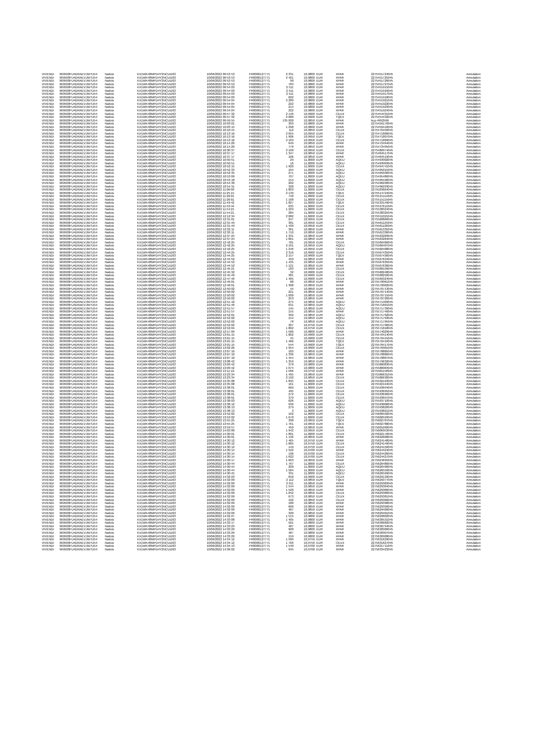| VIVENDI | 969500FU4DRAEVJW7U54 | Natixis | KX1WK48MPD4Y2NCUIZ63 | 10/06/2022 09:53:53 | FR0000127771 | 2 331 | 10,9800 | EUR | XPAR | 2275451724045 | Annulation |
| VIVENDI | 969500FU4DRAEVJW7U54 | Natixis | KX1WK48MPD4Y2NCUIZ63 | 10/06/2022 09:53:53 | FR0000127771 | 2 421 | 10,9800 | EUR | XPAR | 2275451725045 | Annulation |
| VIVENDI | 969500FU4DRAEVJW7U54 | Natixis | KX1WK48MPD4Y2NCUIZ63 | 10/06/2022 09:53:53 | FR0000127771 | 90 | 10,9800 | EUR | XPAR | 2275451726045 | Annulation |
| VIVENDI | 969500FU4DRAEVJW7U54 | Natixis | KX1WK48MPD4Y2NCUIZ63 | 10/06/2022 09:53:53 | FR0000127771 | 783 | 10,9800 | EUR | XPAR | 2275451727045 | Annulation |
| VIVENDI | 969500FU4DRAEVJW7U54 | Natixis | KX1WK48MPD4Y2NCUIZ63 | 10/06/2022 09:54:03 | FR0000127771 | 2 511 | 10,9800 | EUR | XPAR | 2275451915045 | Annulation |
| VIVENDI | 969500FU4DRAEVJW7U54 | Natixis | KX1WK48MPD4Y2NCUIZ63 | 10/06/2022 09:54:03 | FR0000127771 | 2 511 | 10,9800 | EUR | XPAR | 2275451916045 | Annulation |
| VIVENDI | 969500FU4DRAEVJW7U54 | Natixis | KX1WK48MPD4Y2NCUIZ63 | 10/06/2022 09:54:03 | FR0000127771 | 2 511 | 10,9800 | EUR | XPAR | 2275451917045 | Annulation |
| VIVENDI | 969500FU4DRAEVJW7U54 | Natixis | KX1WK48MPD4Y2NCUIZ63 | 10/06/2022 09:54:03 | FR0000127771 | 602 | 10,9800 | EUR | XPAR | 2275451918045 | Annulation |
| VIVENDI | 969500FU4DRAEVJW7U54 | Natixis | KX1WK48MPD4Y2NCUIZ63 | 10/06/2022 09:54:04 | FR0000127771 | 2 289 | 10,9800 | EUR | XPAR | 2275451921045 | Annulation |
| VIVENDI | 969500FU4DRAEVJW7U54 | Natixis | KX1WK48MPD4Y2NCUIZ63 | 10/06/2022 09:54:04 | FR0000127771 | 222 | 10,9800 | EUR | XPAR | 2275451922045 | Annulation |
| VIVENDI | 969500FU4DRAEVJW7U54 | Natixis | KX1WK48MPD4Y2NCUIZ63 | 10/06/2022 09:54:04 | FR0000127771 | 214 | 10,9800 | EUR | XPAR | 2275451923045 | Annulation |
| VIVENDI | 969500FU4DRAEVJW7U54 | Natixis | KX1WK48MPD4Y2NCUIZ63 | 10/06/2022 09:54:04 | FR0000127771 | 222 | 10,9800 | EUR | XPAR | 2275451924045 | Annulation |
| VIVENDI | 969500FU4DRAEVJW7U54 | Natixis | KX1WK48MPD4Y2NCUIZ63 | 10/06/2022 09:57:32 | FR0000127771 | 2 146 | 10,9900 | EUR | CEUX | 2275454431045 | Annulation |
| VIVENDI | 969500FU4DRAEVJW7U54 | Natixis | KX1WK48MPD4Y2NCUIZ63 | 10/06/2022 09:57:32 | FR0000127771 | 2 080 | 10,9900 | EUR | TQEX | 2275454432045 | Annulation |
| VIVENDI | 969500FU4DRAEVJW7U54 | Natixis | KX1WK48MPD4Y2NCUIZ63 | 10/06/2022 09:59:55 | FR0000127771 | 135 000 | 10,9850 | EUR | XPAR | buy-4992596 | Annulation |
| VIVENDI | 969500FU4DRAEVJW7U54 | Natixis | KX1WK48MPD4Y2NCUIZ63 | 10/06/2022 10:03:01 | FR0000127771 | 303 | 10,9800 | EUR | XPAR | 2275459170045 | Annulation |
| VIVENDI | 969500FU4DRAEVJW7U54 | Natixis | KX1WK48MPD4Y2NCUIZ63 | 10/06/2022 10:03:15 | FR0000127771 | 1 298 | 10,9800 | EUR | XPAR | 2275459410045 | Annulation |
| VIVENDI | 969500FU4DRAEVJW7U54 | Natixis | KX1WK48MPD4Y2NCUIZ63 | 10/06/2022 10:10:44 | FR0000127771 | 112 | 10,9850 | EUR | CEUX | 2275470456045 | Annulation |
| VIVENDI | 969500FU4DRAEVJW7U54 | Natixis | KX1WK48MPD4Y2NCUIZ63 | 10/06/2022 10:13:16 | FR0000127771 | 2 055 | 10,9950 | EUR | CEUX | 2275471806045 | Annulation |
| VIVENDI | 969500FU4DRAEVJW7U54 | Natixis | KX1WK48MPD4Y2NCUIZ63 | 10/06/2022 10:13:16 | FR0000127771 | 1 906 | 10,9950 | EUR | TQEX | 2275471807045 | Annulation |
| VIVENDI | 969500FU4DRAEVJW7U54 | Natixis | KX1WK48MPD4Y2NCUIZ63 | 10/06/2022 10:13:16 | FR0000127771 | 2 163 | 10,9950 | EUR | CEUX | 2275471809045 | Annulation |
| VIVENDI | 969500FU4DRAEVJW7U54 | Natixis | KX1WK48MPD4Y2NCUIZ63 | 10/06/2022 10:14:20 | FR0000127771 | 649 | 10,9850 | EUR | XPAR | 2275472494045 | Annulation |
| VIVENDI | 969500FU4DRAEVJW7U54 | Natixis | KX1WK48MPD4Y2NCUIZ63 | 10/06/2022 10:14:20 | FR0000127771 | 776 | 10,9850 | EUR | XPAR | 2275472495045 | Annulation |
| VIVENDI | 969500FU4DRAEVJW7U54 | Natixis | KX1WK48MPD4Y2NCUIZ63 | 10/06/2022 10:30:37 | FR0000127771 | 2 100 | 10,9950 | EUR | CEUX | 2275480974045 | Annulation |
| VIVENDI | 969500FU4DRAEVJW7U54 | Natixis | KX1WK48MPD4Y2NCUIZ63 | 10/06/2022 10:37:17 | FR0000127771 | 1 347 | 10,9850 | EUR | XPAR | 2275484517045 | Annulation |
| VIVENDI | 969500FU4DRAEVJW7U54 | Natixis | KX1WK48MPD4Y2NCUIZ63 | 10/06/2022 10:37:17 | FR0000127771 | 106 | 10,9850 | EUR | XPAR | 2275484519045 | Annulation |
| VIVENDI | 969500FU4DRAEVJW7U54 | Natixis | KX1WK48MPD4Y2NCUIZ63 | 10/06/2022 10:50:51 | FR0000127771 | 29 | 11,0000 | EUR | AQEU | 2275493902045 | Annulation |
| VIVENDI | 969500FU4DRAEVJW7U54 | Natixis | KX1WK48MPD4Y2NCUIZ63 | 10/06/2022 10:50:51 | FR0000127771 | 16 | 11,0000 | EUR | AQEU | 2275493903045 | Annulation |
| VIVENDI | 969500FU4DRAEVJW7U54 | Natixis | KX1WK48MPD4Y2NCUIZ63 | 10/06/2022 10:52:15 | FR0000127771 | 1 920 | 11,0000 | EUR | CEUX | 2275494741045 | Annulation |
| VIVENDI | 969500FU4DRAEVJW7U54 | Natixis | KX1WK48MPD4Y2NCUIZ63 | 10/06/2022 10:52:33 | FR0000127771 | 164 | 11,0000 | EUR | AQEU | 2275495015045 | Annulation |
| VIVENDI | 969500FU4DRAEVJW7U54 | Natixis | KX1WK48MPD4Y2NCUIZ63 | 10/06/2022 10:52:35 | FR0000127771 | 271 | 11,0000 | EUR | AQEU | 2275495030045 | Annulation |
| VIVENDI | 969500FU4DRAEVJW7U54 | Natixis | KX1WK48MPD4Y2NCUIZ63 | 10/06/2022 10:53:09 | FR0000127771 | 707 | 11,0000 | EUR | AQEU | 2275495486045 | Annulation |
| VIVENDI | 969500FU4DRAEVJW7U54 | Natixis | KX1WK48MPD4Y2NCUIZ63 | 10/06/2022 10:53:18 | FR0000127771 | 154 | 11,0000 | EUR | AQEU | 2275495596045 | Annulation |
| VIVENDI | 969500FU4DRAEVJW7U54 | Natixis | KX1WK48MPD4Y2NCUIZ63 | 10/06/2022 10:54:30 | FR0000127771 | 202 | 11,0000 | EUR | AQEU | 2275496290045 | Annulation |
| VIVENDI | 969500FU4DRAEVJW7U54 | Natixis | KX1WK48MPD4Y2NCUIZ63 | 10/06/2022 10:54:31 | FR0000127771 | 328 | 11,0000 | EUR | AQEU | 2275496293045 | Annulation |
| VIVENDI | 969500FU4DRAEVJW7U54 | Natixis | KX1WK48MPD4Y2NCUIZ63 | 10/06/2022 11:06:09 | FR0000127771 | 1 803 | 11,0000 | EUR | CEUX | 2275503664045 | Annulation |
| VIVENDI | 969500FU4DRAEVJW7U54 | Natixis | KX1WK48MPD4Y2NCUIZ63 | 10/06/2022 11:25:15 | FR0000127771 | 2 139 | 11,0000 | EUR | TQEX | 2275514724045 | Annulation |
| VIVENDI | 969500FU4DRAEVJW7U54 | Natixis | KX1WK48MPD4Y2NCUIZ63 | 10/06/2022 11:26:01 | FR0000127771 | 740 | 11,0000 | EUR | CEUX | 2275515114045 | Annulation |
| VIVENDI | 969500FU4DRAEVJW7U54 | Natixis | KX1WK48MPD4Y2NCUIZ63 | 10/06/2022 11:26:01 | FR0000127771 | 1 168 | 11,0000 | EUR | CEUX | 2275515115045 | Annulation |
| VIVENDI | 969500FU4DRAEVJW7U54 | Natixis | KX1WK48MPD4Y2NCUIZ63 | 10/06/2022 11:49:42 | FR0000127771 | 1 827 | 11,0000 | EUR | TQEX | 2275533149045 | Annulation |
| VIVENDI | 969500FU4DRAEVJW7U54 | Natixis | KX1WK48MPD4Y2NCUIZ63 | 10/06/2022 11:53:44 | FR0000127771 | 635 | 11,0000 | EUR | CEUX | 2275537611045 | Annulation |
| VIVENDI | 969500FU4DRAEVJW7U54 | Natixis | KX1WK48MPD4Y2NCUIZ63 | 10/06/2022 11:54:21 | FR0000127771 | 1 223 | 11,0000 | EUR | CEUX | 2275538324045 | Annulation |
| VIVENDI | 969500FU4DRAEVJW7U54 | Natixis | KX1WK48MPD4Y2NCUIZ63 | 10/06/2022 11:54:21 | FR0000127771 | 284 | 11,0000 | EUR | CEUX | 2275538325045 | Annulation |
| VIVENDI | 969500FU4DRAEVJW7U54 | Natixis | KX1WK48MPD4Y2NCUIZ63 | 10/06/2022 12:12:34 | FR0000127771 | 2 082 | 11,0000 | EUR | CEUX | 2275551021045 | Annulation |
| VIVENDI | 969500FU4DRAEVJW7U54 | Natixis | KX1WK48MPD4Y2NCUIZ63 | 10/06/2022 12:31:01 | FR0000127771 | 247 | 10,9950 | EUR | CEUX | 2275560860045 | Annulation |
| VIVENDI | 969500FU4DRAEVJW7U54 | Natixis | KX1WK48MPD4Y2NCUIZ63 | 10/06/2022 12:31:49 | FR0000127771 | 381 | 10,9950 | EUR | CEUX | 2275561125045 | Annulation |
| VIVENDI | 969500FU4DRAEVJW7U54 | Natixis | KX1WK48MPD4Y2NCUIZ63 | 10/06/2022 12:31:49 | FR0000127771 | 1 430 | 10,9950 | EUR | CEUX | 2275561126045 | Annulation |
| VIVENDI | 969500FU4DRAEVJW7U54 | Natixis | KX1WK48MPD4Y2NCUIZ63 | 10/06/2022 12:32:11 | FR0000127771 | 361 | 10,9850 | EUR | XPAR | 2275561335045 | Annulation |
| VIVENDI | 969500FU4DRAEVJW7U54 | Natixis | KX1WK48MPD4Y2NCUIZ63 | 10/06/2022 12:32:11 | FR0000127771 | 1 710 | 10,9850 | EUR | XPAR | 2275561336045 | Annulation |
| VIVENDI | 969500FU4DRAEVJW7U54 | Natixis | KX1WK48MPD4Y2NCUIZ63 | 10/06/2022 12:37:24 | FR0000127771 | 1 331 | 10,9850 | EUR | XPAR | 2275563283045 | Annulation |
| VIVENDI | 969500FU4DRAEVJW7U54 | Natixis | KX1WK48MPD4Y2NCUIZ63 | 10/06/2022 12:37:24 | FR0000127771 | 1 861 | 10,9850 | EUR | XPAR | 2275563284045 | Annulation |
| VIVENDI | 969500FU4DRAEVJW7U54 | Natixis | KX1WK48MPD4Y2NCUIZ63 | 10/06/2022 12:42:25 | FR0000127771 | 781 | 10,9950 | EUR | CEUX | 2275566406045 | Annulation |
| VIVENDI | 969500FU4DRAEVJW7U54 | Natixis | KX1WK48MPD4Y2NCUIZ63 | 10/06/2022 12:42:25 | FR0000127771 | 2 101 | 10,9950 | EUR | AQEU | 2275566407045 | Annulation |
| VIVENDI | 969500FU4DRAEVJW7U54 | Natixis | KX1WK48MPD4Y2NCUIZ63 | 10/06/2022 12:42:25 | FR0000127771 | 1 246 | 10,9950 | EUR | CEUX | 2275566408045 | Annulation |
| VIVENDI | 969500FU4DRAEVJW7U54 | Natixis | KX1WK48MPD4Y2NCUIZ63 | 10/06/2022 12:44:25 | FR0000127771 | 2 316 | 10,9900 | EUR | CEUX | 2275567435045 | Annulation |
| VIVENDI | 969500FU4DRAEVJW7U54 | Natixis | KX1WK48MPD4Y2NCUIZ63 | 10/06/2022 12:44:25 | FR0000127771 | 2 157 | 10,9900 | EUR | TQEX | 2275567436045 | Annulation |
| VIVENDI | 969500FU4DRAEVJW7U54 | Natixis | KX1WK48MPD4Y2NCUIZ63 | 10/06/2022 12:44:52 | FR0000127771 | 459 | 10,9850 | EUR | XPAR | 2275567634045 | Annulation |
| VIVENDI | 969500FU4DRAEVJW7U54 | Natixis | KX1WK48MPD4Y2NCUIZ63 | 10/06/2022 12:44:52 | FR0000127771 | 1 435 | 10,9850 | EUR | XPAR | 2275567635045 | Annulation |
| VIVENDI | 969500FU4DRAEVJW7U54 | Natixis | KX1WK48MPD4Y2NCUIZ63 | 10/06/2022 12:44:52 | FR0000127771 | 1 121 | 10,9850 | EUR | XPAR | 2275567636045 | Annulation |
| VIVENDI | 969500FU4DRAEVJW7U54 | Natixis | KX1WK48MPD4Y2NCUIZ63 | 10/06/2022 12:45:21 | FR0000127771 | 183 | 10,9900 | EUR | CEUX | 2275568199045 | Annulation |
| VIVENDI | 969500FU4DRAEVJW7U54 | Natixis | KX1WK48MPD4Y2NCUIZ63 | 10/06/2022 12:45:32 | FR0000127771 | 32 | 10,9900 | EUR | CEUX | 2275568248045 | Annulation |
| VIVENDI | 969500FU4DRAEVJW7U54 | Natixis | KX1WK48MPD4Y2NCUIZ63 | 10/06/2022 12:45:40 | FR0000127771 | 381 | 10,9900 | EUR | CEUX | 2275568292045 | Annulation |
| VIVENDI | 969500FU4DRAEVJW7U54 | Natixis | KX1WK48MPD4Y2NCUIZ63 | 10/06/2022 12:47:46 | FR0000127771 | 1 405 | 10,9900 | EUR | CEUX | 2275569324045 | Annulation |
| VIVENDI | 969500FU4DRAEVJW7U54 | Natixis | KX1WK48MPD4Y2NCUIZ63 | 10/06/2022 12:49:01 | FR0000127771 | 88 | 10,9850 | EUR | XPAR | 2275570061045 | Annulation |
| VIVENDI | 969500FU4DRAEVJW7U54 | Natixis | KX1WK48MPD4Y2NCUIZ63 | 10/06/2022 12:49:01 | FR0000127771 | 1 308 | 10,9850 | EUR | XPAR | 2275570062045 | Annulation |
| VIVENDI | 969500FU4DRAEVJW7U54 | Natixis | KX1WK48MPD4Y2NCUIZ63 | 10/06/2022 12:50:02 | FR0000127771 | 45 | 10,9850 | EUR | XPAR | 2275570713045 | Annulation |
| VIVENDI | 969500FU4DRAEVJW7U54 | Natixis | KX1WK48MPD4Y2NCUIZ63 | 10/06/2022 12:50:02 | FR0000127771 | 221 | 10,9850 | EUR | XPAR | 2275570714045 | Annulation |
| VIVENDI | 969500FU4DRAEVJW7U54 | Natixis | KX1WK48MPD4Y2NCUIZ63 | 10/06/2022 12:50:02 | FR0000127771 | 1 000 | 10,9850 | EUR | XPAR | 2275570715045 | Annulation |
| VIVENDI | 969500FU4DRAEVJW7U54 | Natixis | KX1WK48MPD4Y2NCUIZ63 | 10/06/2022 12:50:02 | FR0000127771 | 253 | 10,9850 | EUR | XPAR | 2275570726045 | Annulation |
| VIVENDI | 969500FU4DRAEVJW7U54 | Natixis | KX1WK48MPD4Y2NCUIZ63 | 10/06/2022 12:51:10 | FR0000127771 | 275 | 10,9850 | EUR | AQEU | 2275571469045 | Annulation |
| VIVENDI | 969500FU4DRAEVJW7U54 | Natixis | KX1WK48MPD4Y2NCUIZ63 | 10/06/2022 12:51:46 | FR0000127771 | 631 | 10,9850 | EUR | AQEU | 2275571661045 | Annulation |
| VIVENDI | 969500FU4DRAEVJW7U54 | Natixis | KX1WK48MPD4Y2NCUIZ63 | 10/06/2022 12:51:57 | FR0000127771 | 145 | 10,9850 | EUR | AQEU | 2275571739045 | Annulation |
| VIVENDI | 969500FU4DRAEVJW7U54 | Natixis | KX1WK48MPD4Y2NCUIZ63 | 10/06/2022 12:51:57 | FR0000127771 | 155 | 10,9850 | EUR | XPAR | 2275571740045 | Annulation |
| VIVENDI | 969500FU4DRAEVJW7U54 | Natixis | KX1WK48MPD4Y2NCUIZ63 | 10/06/2022 12:52:01 | FR0000127771 | 392 | 10,9850 | EUR | AQEU | 2275571792045 | Annulation |
| VIVENDI | 969500FU4DRAEVJW7U54 | Natixis | KX1WK48MPD4Y2NCUIZ63 | 10/06/2022 12:52:02 | FR0000127771 | 154 | 10,9850 | EUR | AQEU | 2275571793045 | Annulation |
| VIVENDI | 969500FU4DRAEVJW7U54 | Natixis | KX1WK48MPD4Y2NCUIZ63 | 10/06/2022 12:52:02 | FR0000127771 | 78 | 10,9850 | EUR | AQEU | 2275571795045 | Annulation |
| VIVENDI | 969500FU4DRAEVJW7U54 | Natixis | KX1WK48MPD4Y2NCUIZ63 | 10/06/2022 12:52:02 | FR0000127771 | 307 | 10,9750 | EUR | CEUX | 2275571796045 | Annulation |
| VIVENDI | 969500FU4DRAEVJW7U54 | Natixis | KX1WK48MPD4Y2NCUIZ63 | 10/06/2022 12:52:04 | FR0000127771 | 1 862 | 10,9750 | EUR | CEUX | 2275571818045 | Annulation |
| VIVENDI | 969500FU4DRAEVJW7U54 | Natixis | KX1WK48MPD4Y2NCUIZ63 | 10/06/2022 12:57:09 | FR0000127771 | 1 586 | 10,9800 | EUR | XPAR | 2275574029045 | Annulation |
| VIVENDI | 969500FU4DRAEVJW7U54 | Natixis | KX1WK48MPD4Y2NCUIZ63 | 10/06/2022 13:01:15 | FR0000127771 | 1 802 | 10,9900 | EUR | CEUX | 2275576414045 | Annulation |
| VIVENDI | 969500FU4DRAEVJW7U54 | Natixis | KX1WK48MPD4Y2NCUIZ63 | 10/06/2022 13:01:15 | FR0000127771 | 45 | 10,9900 | EUR | CEUX | 2275576415045 | Annulation |
| VIVENDI | 969500FU4DRAEVJW7U54 | Natixis | KX1WK48MPD4Y2NCUIZ63 | 10/06/2022 13:01:15 | FR0000127771 | 1 466 | 10,9900 | EUR | TQEX | 2275576416045 | Annulation |
| VIVENDI | 969500FU4DRAEVJW7U54 | Natixis | KX1WK48MPD4Y2NCUIZ63 | 10/06/2022 13:01:15 | FR0000127771 | 544 | 10,9900 | EUR | TQEX | 2275576417045 | Annulation |
| VIVENDI | 969500FU4DRAEVJW7U54 | Natixis | KX1WK48MPD4Y2NCUIZ63 | 10/06/2022 13:02:26 | FR0000127771 | 1 954 | 10,9900 | EUR | CEUX | 2275576901045 | Annulation |
| VIVENDI | 969500FU4DRAEVJW7U54 | Natixis | KX1WK48MPD4Y2NCUIZ63 | 10/06/2022 13:07:10 | FR0000127771 | 183 | 10,9850 | EUR | XPAR | 2275578885045 | Annulation |
| VIVENDI | 969500FU4DRAEVJW7U54 | Natixis | KX1WK48MPD4Y2NCUIZ63 | 10/06/2022 13:07:10 | FR0000127771 | 1 336 | 10,9850 | EUR | XPAR | 2275578886045 | Annulation |
| VIVENDI | 969500FU4DRAEVJW7U54 | Natixis | KX1WK48MPD4Y2NCUIZ63 | 10/06/2022 13:07:10 | FR0000127771 | 1 454 | 10,9850 | EUR | XPAR | 2275578887045 | Annulation |
| VIVENDI | 969500FU4DRAEVJW7U54 | Natixis | KX1WK48MPD4Y2NCUIZ63 | 10/06/2022 13:08:42 | FR0000127771 | 1 359 | 10,9850 | EUR | XPAR | 2275579632045 | Annulation |
| VIVENDI | 969500FU4DRAEVJW7U54 | Natixis | KX1WK48MPD4Y2NCUIZ63 | 10/06/2022 13:09:42 | FR0000127771 | 370 | 10,9800 | EUR | XPAR | 2275580083045 | Annulation |
| VIVENDI | 969500FU4DRAEVJW7U54 | Natixis | KX1WK48MPD4Y2NCUIZ63 | 10/06/2022 13:09:42 | FR0000127771 | 1 074 | 10,9800 | EUR | XPAR | 2275580084045 | Annulation |
| VIVENDI | 969500FU4DRAEVJW7U54 | Natixis | KX1WK48MPD4Y2NCUIZ63 | 10/06/2022 13:11:16 | FR0000127771 | 1 566 | 10,9750 | EUR | XPAR | 2275581158045 | Annulation |
| VIVENDI | 969500FU4DRAEVJW7U54 | Natixis | KX1WK48MPD4Y2NCUIZ63 | 10/06/2022 13:23:34 | FR0000127771 | 1 495 | 10,9850 | EUR | XPAR | 2275586631045 | Annulation |
| VIVENDI | 969500FU4DRAEVJW7U54 | Natixis | KX1WK48MPD4Y2NCUIZ63 | 10/06/2022 13:23:34 | FR0000127771 | 2 192 | 10,9850 | EUR | CEUX | 2275586630045 | Annulation |
| VIVENDI | 969500FU4DRAEVJW7U54 | Natixis | KX1WK48MPD4Y2NCUIZ63 | 10/06/2022 13:35:08 | FR0000127771 | 1 835 | 11,0000 | EUR | CEUX | 2275592193045 | Annulation |
| VIVENDI | 969500FU4DRAEVJW7U54 | Natixis | KX1WK48MPD4Y2NCUIZ63 | 10/06/2022 13:35:08 | FR0000127771 | 161 | 11,0000 | EUR | CEUX | 2275592194045 | Annulation |
| VIVENDI | 969500FU4DRAEVJW7U54 | Natixis | KX1WK48MPD4Y2NCUIZ63 | 10/06/2022 13:38:01 | FR0000127771 | 669 | 11,0000 | EUR | CEUX | 2275593694045 | Annulation |
| VIVENDI | 969500FU4DRAEVJW7U54 | Natixis | KX1WK48MPD4Y2NCUIZ63 | 10/06/2022 13:38:01 | FR0000127771 | 495 | 11,0000 | EUR | CEUX | 2275593695045 | Annulation |
| VIVENDI | 969500FU4DRAEVJW7U54 | Natixis | KX1WK48MPD4Y2NCUIZ63 | 10/06/2022 13:38:01 | FR0000127771 | 272 | 11,0000 | EUR | CEUX | 2275593696045 | Annulation |
| VIVENDI | 969500FU4DRAEVJW7U54 | Natixis | KX1WK48MPD4Y2NCUIZ63 | 10/06/2022 13:38:01 | FR0000127771 | 370 | 11,0000 | EUR | CEUX | 2275593697045 | Annulation |
| VIVENDI | 969500FU4DRAEVJW7U54 | Natixis | KX1WK48MPD4Y2NCUIZ63 | 10/06/2022 13:38:03 | FR0000127771 | 626 | 11,0000 | EUR | AQEU | 2275593710045 | Annulation |
| VIVENDI | 969500FU4DRAEVJW7U54 | Natixis | KX1WK48MPD4Y2NCUIZ63 | 10/06/2022 13:38:12 | FR0000127771 | 936 | 11,0000 | EUR | AQEU | 2275593808045 | Annulation |
| VIVENDI | 969500FU4DRAEVJW7U54 | Natixis | KX1WK48MPD4Y2NCUIZ63 | 10/06/2022 13:38:13 | FR0000127771 | 279 | 11,0000 | EUR | AQEU | 2275593820045 | Annulation |
| VIVENDI | 969500FU4DRAEVJW7U54 | Natixis | KX1WK48MPD4Y2NCUIZ63 | 10/06/2022 13:38:13 | FR0000127771 | 3 | 11,0000 | EUR | AQEU | 2275593821045 | Annulation |
| VIVENDI | 969500FU4DRAEVJW7U54 | Natixis | KX1WK48MPD4Y2NCUIZ63 | 10/06/2022 13:52:02 | FR0000127771 | 102 | 11,0000 | EUR | CEUX | 2275600592045 | Annulation |
| VIVENDI | 969500FU4DRAEVJW7U54 | Natixis | KX1WK48MPD4Y2NCUIZ63 | 10/06/2022 13:52:02 | FR0000127771 | 1 670 | 11,0000 | EUR | CEUX | 2275600593045 | Annulation |
| VIVENDI | 969500FU4DRAEVJW7U54 | Natixis | KX1WK48MPD4Y2NCUIZ63 | 10/06/2022 13:55:25 | FR0000127771 | 398 | 10,9950 | EUR | TQEX | 2275602787045 | Annulation |
| VIVENDI | 969500FU4DRAEVJW7U54 | Natixis | KX1WK48MPD4Y2NCUIZ63 | 10/06/2022 13:55:25 | FR0000127771 | 1 761 | 10,9950 | EUR | TQEX | 2275602788045 | Annulation |
| VIVENDI | 969500FU4DRAEVJW7U54 | Natixis | KX1WK48MPD4Y2NCUIZ63 | 10/06/2022 13:59:57 | FR0000127771 | 450 | 10,9850 | EUR | XPAR | 2275605260045 | Annulation |
| VIVENDI | 969500FU4DRAEVJW7U54 | Natixis | KX1WK48MPD4Y2NCUIZ63 | 10/06/2022 14:03:00 | FR0000127771 | 1 942 | 10,9950 | EUR | CEUX | 2275606953045 | Annulation |
| VIVENDI | 969500FU4DRAEVJW7U54 | Natixis | KX1WK48MPD4Y2NCUIZ63 | 10/06/2022 14:30:01 | FR0000127771 | 1 801 | 11,0000 | EUR | CEUX | 2275622176045 | Annulation |
| VIVENDI | 969500FU4DRAEVJW7U54 | Natixis | KX1WK48MPD4Y2NCUIZ63 | 10/06/2022 14:30:01 | FR0000127771 | 1 136 | 10,9850 | EUR | XPAR | 2275622608045 | Annulation |
| VIVENDI | 969500FU4DRAEVJW7U54 | Natixis | KX1WK48MPD4Y2NCUIZ63 | 10/06/2022 14:30:12 | FR0000127771 | 1 465 | 10,9750 | EUR | XPAR | 2275624148045 | Annulation |
| VIVENDI | 969500FU4DRAEVJW7U54 | Natixis | KX1WK48MPD4Y2NCUIZ63 | 10/06/2022 14:30:12 | FR0000127771 | 1 805 | 10,9750 | EUR | CEUX | 2275624149045 | Annulation |
| VIVENDI | 969500FU4DRAEVJW7U54 | Natixis | KX1WK48MPD4Y2NCUIZ63 | 10/06/2022 14:30:12 | FR0000127771 | 149 | 10,9750 | EUR | CEUX | 2275624150045 | Annulation |
| VIVENDI | 969500FU4DRAEVJW7U54 | Natixis | KX1WK48MPD4Y2NCUIZ63 | 10/06/2022 14:30:14 | FR0000127771 | 1 522 | 10,9700 | EUR | XPAR | 2275624424045 | Annulation |
| VIVENDI | 969500FU4DRAEVJW7U54 | Natixis | KX1WK48MPD4Y2NCUIZ63 | 10/06/2022 14:30:14 | FR0000127771 | 196 | 10,9700 | EUR | CEUX | 2275624426045 | Annulation |
| VIVENDI | 969500FU4DRAEVJW7U54 | Natixis | KX1WK48MPD4Y2NCUIZ63 | 10/06/2022 14:30:14 | FR0000127771 | 1 622 | 10,9700 | EUR | CEUX | 2275624427045 | Annulation |
| VIVENDI | 969500FU4DRAEVJW7U54 | Natixis | KX1WK48MPD4Y2NCUIZ63 | 10/06/2022 14:30:17 | FR0000127771 | 1 603 | 10,9650 | EUR | XPAR | 2275624695045 | Annulation |
| VIVENDI | 969500FU4DRAEVJW7U54 | Natixis | KX1WK48MPD4Y2NCUIZ63 | 10/06/2022 14:30:44 | FR0000127771 | 1 767 | 11,0000 | EUR | CEUX | 2275626480045 | Annulation |
| VIVENDI | 969500FU4DRAEVJW7U54 | Natixis | KX1WK48MPD4Y2NCUIZ63 | 10/06/2022 14:30:44 | FR0000127771 | 200 | 11,0000 | EUR | AQEU | 2275626490045 | Annulation |
| VIVENDI | 969500FU4DRAEVJW7U54 | Natixis | KX1WK48MPD4Y2NCUIZ63 | 10/06/2022 14:30:44 | FR0000127771 | 1 584 | 11,0000 | EUR | AQEU | 2275626559045 | Annulation |
| VIVENDI | 969500FU4DRAEVJW7U54 | Natixis | KX1WK48MPD4Y2NCUIZ63 | 10/06/2022 14:30:45 | FR0000127771 | 331 | 11,0000 | EUR | AQEU | 2275626599045 | Annulation |
| VIVENDI | 969500FU4DRAEVJW7U54 | Natixis | KX1WK48MPD4Y2NCUIZ63 | 10/06/2022 14:32:03 | FR0000127771 | 650 | 10,9900 | EUR | CEUX | 2275629132045 | Annulation |
| VIVENDI | 969500FU4DRAEVJW7U54 | Natixis | KX1WK48MPD4Y2NCUIZ63 | 10/06/2022 14:32:09 | FR0000127771 | 2 112 | 10,9850 | EUR | TQEX | 2275629377045 | Annulation |
| VIVENDI | 969500FU4DRAEVJW7U54 | Natixis | KX1WK48MPD4Y2NCUIZ63 | 10/06/2022 14:32:09 | FR0000127771 | 2 211 | 10,9850 | EUR | XPAR | 2275629383045 | Annulation |
| VIVENDI | 969500FU4DRAEVJW7U54 | Natixis | KX1WK48MPD4Y2NCUIZ63 | 10/06/2022 14:32:09 | FR0000127771 | 1 544 | 10,9850 | EUR | XPAR | 2275629384045 | Annulation |
| VIVENDI | 969500FU4DRAEVJW7U54 | Natixis | KX1WK48MPD4Y2NCUIZ63 | 10/06/2022 14:32:09 | FR0000127771 | 1 520 | 10,9850 | EUR | XPAR | 2275629386045 | Annulation |
| VIVENDI | 969500FU4DRAEVJW7U54 | Natixis | KX1WK48MPD4Y2NCUIZ63 | 10/06/2022 14:32:09 | FR0000127771 | 1 042 | 10,9850 | EUR | CEUX | 2275629380045 | Annulation |
| VIVENDI | 969500FU4DRAEVJW7U54 | Natixis | KX1WK48MPD4Y2NCUIZ63 | 10/06/2022 14:32:09 | FR0000127771 | 673 | 10,9850 | EUR | CEUX | 2275629381045 | Annulation |
| VIVENDI | 969500FU4DRAEVJW7U54 | Natixis | KX1WK48MPD4Y2NCUIZ63 | 10/06/2022 14:32:09 | FR0000127771 | 102 | 10,9850 | EUR | CEUX | 2275629382045 | Annulation |
| VIVENDI | 969500FU4DRAEVJW7U54 | Natixis | KX1WK48MPD4Y2NCUIZ63 | 10/06/2022 14:32:09 | FR0000127771 | 180 | 10,9850 | EUR | XPAR | 2275629398045 | Annulation |
| VIVENDI | 969500FU4DRAEVJW7U54 | Natixis | KX1WK48MPD4Y2NCUIZ63 | 10/06/2022 14:32:09 | FR0000127771 | 600 | 10,9850 | EUR | XPAR | 2275629399045 | Annulation |
| VIVENDI | 969500FU4DRAEVJW7U54 | Natixis | KX1WK48MPD4Y2NCUIZ63 | 10/06/2022 14:32:09 | FR0000127771 | 487 | 10,9850 | EUR | XPAR | 2275629400045 | Annulation |
| VIVENDI | 969500FU4DRAEVJW7U54 | Natixis | KX1WK48MPD4Y2NCUIZ63 | 10/06/2022 14:32:09 | FR0000127771 | 320 | 10,9850 | EUR | XPAR | 2275629401045 | Annulation |
| VIVENDI | 969500FU4DRAEVJW7U54 | Natixis | KX1WK48MPD4Y2NCUIZ63 | 10/06/2022 14:32:27 | FR0000127771 | 1 515 | 10,9800 | EUR | XPAR | 2275629802045 | Annulation |
| VIVENDI | 969500FU4DRAEVJW7U54 | Natixis | KX1WK48MPD4Y2NCUIZ63 | 10/06/2022 14:33:08 | FR0000127771 | 1 405 | 10,9800 | EUR | XPAR | 2275630531045 | Annulation |
| VIVENDI | 969500FU4DRAEVJW7U54 | Natixis | KX1WK48MPD4Y2NCUIZ63 | 10/06/2022 14:33:17 | FR0000127771 | 501 | 10,9800 | EUR | XPAR | 2275630682045 | Annulation |
| VIVENDI | 969500FU4DRAEVJW7U54 | Natixis | KX1WK48MPD4Y2NCUIZ63 | 10/06/2022 14:33:23 | FR0000127771 | 487 | 10,9800 | EUR | XPAR | 2275630794045 | Annulation |
| VIVENDI | 969500FU4DRAEVJW7U54 | Natixis | KX1WK48MPD4Y2NCUIZ63 | 10/06/2022 14:33:29 | FR0000127771 | 900 | 10,9800 | EUR | XPAR | 2275630906045 | Annulation |
| VIVENDI | 969500FU4DRAEVJW7U54 | Natixis | KX1WK48MPD4Y2NCUIZ63 | 10/06/2022 14:33:29 | FR0000127771 | 487 | 10,9800 | EUR | XPAR | 2275630907045 | Annulation |
| VIVENDI | 969500FU4DRAEVJW7U54 | Natixis | KX1WK48MPD4Y2NCUIZ63 | 10/06/2022 14:33:29 | FR0000127771 | 159 | 10,9800 | EUR | XPAR | 2275630908045 | Annulation |
| VIVENDI | 969500FU4DRAEVJW7U54 | Natixis | KX1WK48MPD4Y2NCUIZ63 | 10/06/2022 14:34:12 | FR0000127771 | 1 589 | 10,9750 | EUR | XPAR | 2275631629045 | Annulation |
| VIVENDI | 969500FU4DRAEVJW7U54 | Natixis | KX1WK48MPD4Y2NCUIZ63 | 10/06/2022 14:34:12 | FR0000127771 | 1 766 | 10,9750 | EUR | CEUX | 2275631627045 | Annulation |
| VIVENDI | 969500FU4DRAEVJW7U54 | Natixis | KX1WK48MPD4Y2NCUIZ63 | 10/06/2022 14:34:13 | FR0000127771 | 1 540 | 10,9700 | EUR | XPAR | 2275631711045 | Annulation |
| VIVENDI | 969500FU4DRAEVJW7U54 | Natixis | KX1WK48MPD4Y2NCUIZ63 | 10/06/2022 14:36:02 | FR0000127771 | 945 | 10,9700 | EUR | XPAR | 2275633423045 | Annulation |